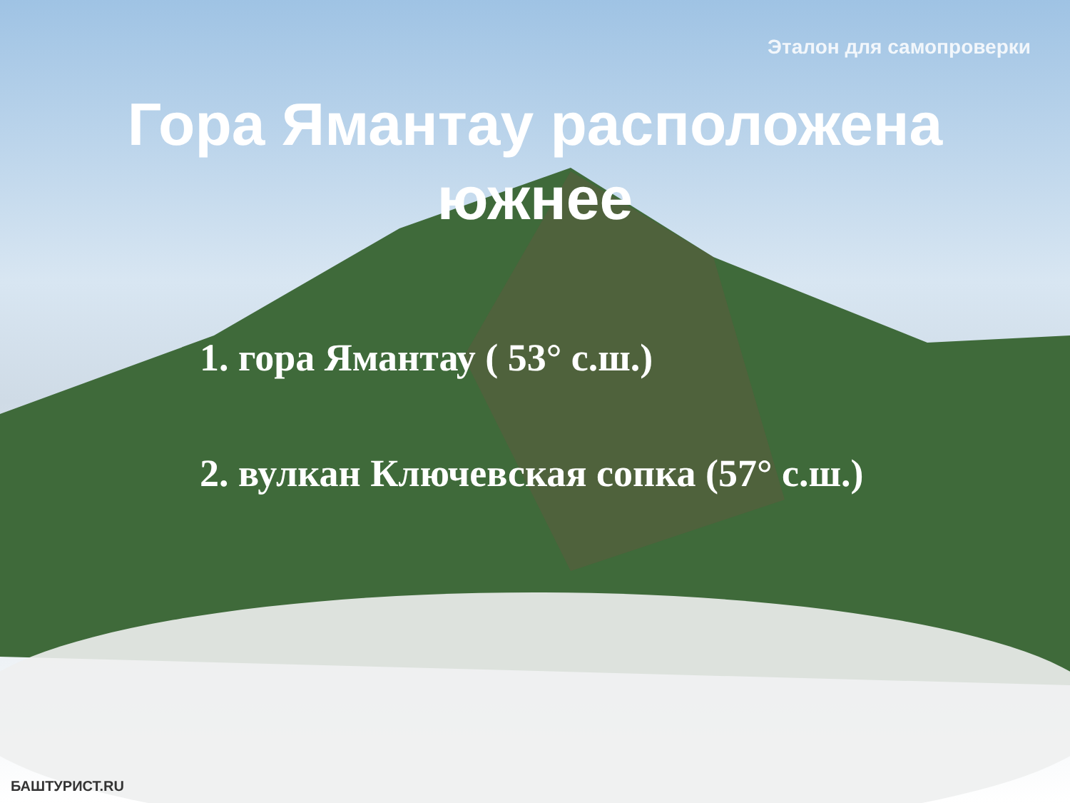Эталон для самопроверки
Гора Ямантау расположена южнее
1. гора Ямантау ( 53° с.ш.)
2. вулкан Ключевская сопка (57° с.ш.)
БАШТУРИСТ.RU